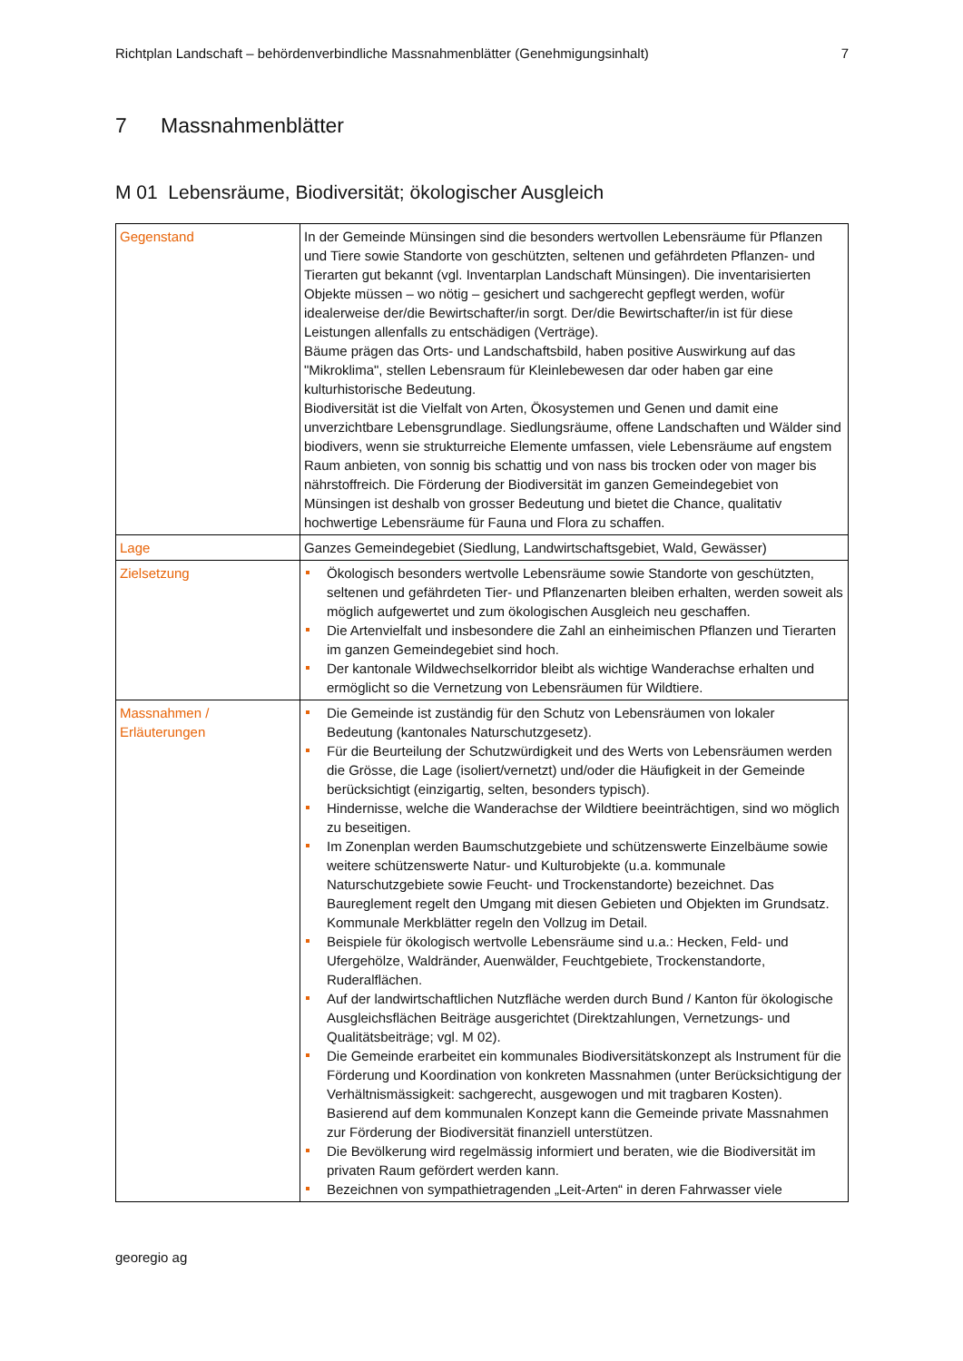Richtplan Landschaft – behördenverbindliche Massnahmenblätter (Genehmigungsinhalt) 7
7 Massnahmenblätter
M 01 Lebensräume, Biodiversität; ökologischer Ausgleich
| Gegenstand | In der Gemeinde Münsingen sind die besonders wertvollen Lebensräume für Pflanzen und Tiere sowie Standorte von geschützten, seltenen und gefährdeten Pflanzen- und Tierarten gut bekannt (vgl. Inventarplan Landschaft Münsingen). Die inventarisierten Objekte müssen – wo nötig – gesichert und sachgerecht gepflegt werden, wofür idealerweise der/die Bewirtschafter/in sorgt. Der/die Bewirtschafter/in ist für diese Leistungen allenfalls zu entschädigen (Verträge). Bäume prägen das Orts- und Landschaftsbild, haben positive Auswirkung auf das "Mikroklima", stellen Lebensraum für Kleinlebewesen dar oder haben gar eine kulturhistorische Bedeutung. Biodiversität ist die Vielfalt von Arten, Ökosystemen und Genen und damit eine unverzichtbare Lebensgrundlage. Siedlungsräume, offene Landschaften und Wälder sind biodivers, wenn sie strukturreiche Elemente umfassen, viele Lebensräume auf engstem Raum anbieten, von sonnig bis schattig und von nass bis trocken oder von mager bis nährstoffreich. Die Förderung der Biodiversität im ganzen Gemeindegebiet von Münsingen ist deshalb von grosser Bedeutung und bietet die Chance, qualitativ hochwertige Lebensräume für Fauna und Flora zu schaffen. |
| Lage | Ganzes Gemeindegebiet (Siedlung, Landwirtschaftsgebiet, Wald, Gewässer) |
| Zielsetzung | Ökologisch besonders wertvolle Lebensräume sowie Standorte von geschützten, seltenen und gefährdeten Tier- und Pflanzenarten bleiben erhalten, werden soweit als möglich aufgewertet und zum ökologischen Ausgleich neu geschaffen. Die Artenvielfalt und insbesondere die Zahl an einheimischen Pflanzen und Tierarten im ganzen Gemeindegebiet sind hoch. Der kantonale Wildwechselkorridor bleibt als wichtige Wanderachse erhalten und ermöglicht so die Vernetzung von Lebensräumen für Wildtiere. |
| Massnahmen / Erläuterungen | Die Gemeinde ist zuständig für den Schutz von Lebensräumen von lokaler Bedeutung (kantonales Naturschutzgesetz). Für die Beurteilung der Schutzwürdigkeit und des Werts von Lebensräumen werden die Grösse, die Lage (isoliert/vernetzt) und/oder die Häufigkeit in der Gemeinde berücksichtigt (einzigartig, selten, besonders typisch). Hindernisse, welche die Wanderachse der Wildtiere beeinträchtigen, sind wo möglich zu beseitigen. Im Zonenplan werden Baumschutzgebiete und schützenswerte Einzelbäume sowie weitere schützenswerte Natur- und Kulturobjekte (u.a. kommunale Naturschutzgebiete sowie Feucht- und Trockenstandorte) bezeichnet. Das Baureglement regelt den Umgang mit diesen Gebieten und Objekten im Grundsatz. Kommunale Merkblätter regeln den Vollzug im Detail. Beispiele für ökologisch wertvolle Lebensräume sind u.a.: Hecken, Feld- und Ufergehölze, Waldränder, Auenwälder, Feuchtgebiete, Trockenstandorte, Ruderalflächen. Auf der landwirtschaftlichen Nutzfläche werden durch Bund / Kanton für ökologische Ausgleichsflächen Beiträge ausgerichtet (Direktzahlungen, Vernetzungs- und Qualitätsbeiträge; vgl. M 02). Die Gemeinde erarbeitet ein kommunales Biodiversitätskonzept als Instrument für die Förderung und Koordination von konkreten Massnahmen (unter Berücksichtigung der Verhältnismässigkeit: sachgerecht, ausgewogen und mit tragbaren Kosten). Basierend auf dem kommunalen Konzept kann die Gemeinde private Massnahmen zur Förderung der Biodiversität finanziell unterstützen. Die Bevölkerung wird regelmässig informiert und beraten, wie die Biodiversität im privaten Raum gefördert werden kann. Bezeichnen von sympathietragenden „Leit-Arten“ in deren Fahrwasser viele |
georegio ag